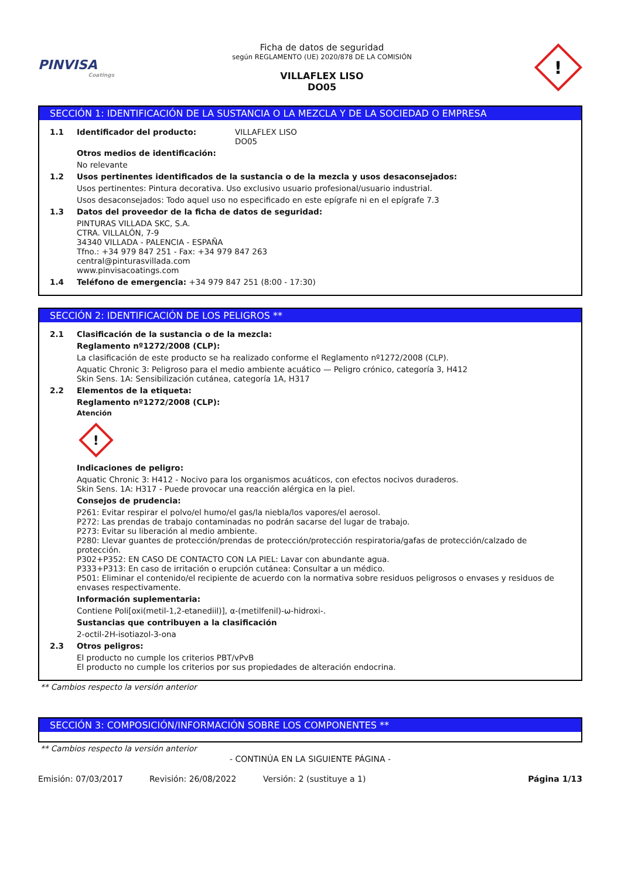PINVISA
Coatings
Ficha de datos de seguridad
según REGLAMENTO (UE) 2020/878 DE LA COMISIÓN
VILLAFLEX LISO
DO05
!
SECCIÓN 1: IDENTIFICACIÓN DE LA SUSTANCIA O LA MEZCLA Y DE LA SOCIEDAD O EMPRESA
1.1 Identificador del producto: VILLAFLEX LISO
DO05
Otros medios de identificación:
No relevante
1.2 Usos pertinentes identificados de la sustancia o de la mezcla y usos desaconsejados:
Usos pertinentes: Pintura decorativa. Uso exclusivo usuario profesional/usuario industrial.
Usos desaconsejados: Todo aquel uso no especificado en este epígrafe ni en el epígrafe 7.3
1.3 Datos del proveedor de la ficha de datos de seguridad:
PINTURAS VILLADA SKC, S.A.
CTRA. VILLALÓN, 7-9
34340 VILLADA - PALENCIA - ESPAÑA
Tfno.: +34 979 847 251 - Fax: +34 979 847 263
central@pinturasvillada.com
www.pinvisacoatings.com
1.4 Teléfono de emergencia: +34 979 847 251 (8:00 - 17:30)
SECCIÓN 2: IDENTIFICACIÓN DE LOS PELIGROS **
2.1 Clasificación de la sustancia o de la mezcla:
Reglamento nº1272/2008 (CLP):
La clasificación de este producto se ha realizado conforme el Reglamento nº1272/2008 (CLP).
Aquatic Chronic 3: Peligroso para el medio ambiente acuático — Peligro crónico, categoría 3, H412
Skin Sens. 1A: Sensibilización cutánea, categoría 1A, H317
2.2 Elementos de la etiqueta:
Reglamento nº1272/2008 (CLP):
Atención
!
Indicaciones de peligro:
Aquatic Chronic 3: H412 - Nocivo para los organismos acuáticos, con efectos nocivos duraderos.
Skin Sens. 1A: H317 - Puede provocar una reacción alérgica en la piel.
Consejos de prudencia:
P261: Evitar respirar el polvo/el humo/el gas/la niebla/los vapores/el aerosol.
P272: Las prendas de trabajo contaminadas no podrán sacarse del lugar de trabajo.
P273: Evitar su liberación al medio ambiente.
P280: Llevar guantes de protección/prendas de protección/protección respiratoria/gafas de protección/calzado de protección.
P302+P352: EN CASO DE CONTACTO CON LA PIEL: Lavar con abundante agua.
P333+P313: En caso de irritación o erupción cutánea: Consultar a un médico.
P501: Eliminar el contenido/el recipiente de acuerdo con la normativa sobre residuos peligrosos o envases y residuos de envases respectivamente.
Información suplementaria:
Contiene Poli[oxi(metil-1,2-etanediil)], α-(metilfenil)-ω-hidroxi-.
Sustancias que contribuyen a la clasificación
2-octil-2H-isotiazol-3-ona
2.3 Otros peligros:
El producto no cumple los criterios PBT/vPvB
El producto no cumple los criterios por sus propiedades de alteración endocrina.
** Cambios respecto la versión anterior
SECCIÓN 3: COMPOSICIÓN/INFORMACIÓN SOBRE LOS COMPONENTES **
** Cambios respecto la versión anterior
- CONTINÚA EN LA SIGUIENTE PÁGINA -
Emisión: 07/03/2017 Revisión: 26/08/2022 Versión: 2 (sustituye a 1) Página 1/13